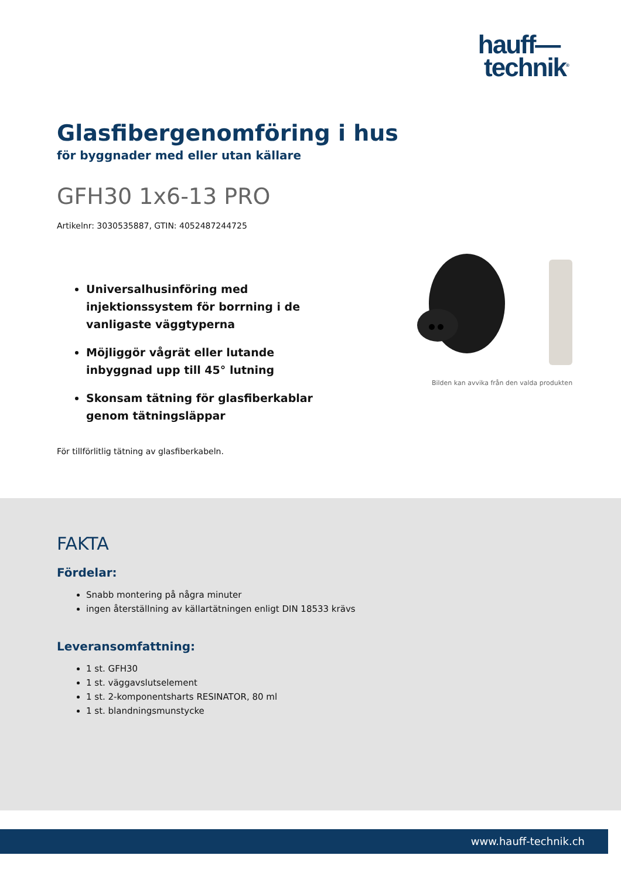hauff—
technik<sup>®</sup>
Glasfibergenomföring i hus
för byggnader med eller utan källare
GFH30 1x6-13 PRO
Artikelnr: 3030535887, GTIN: 4052487244725
Universalhusinföring med injektionssystem för borrning i de vanligaste väggtyperna
Möjliggör vågrät eller lutande inbyggnad upp till 45° lutning
Skonsam tätning för glasfiberkablar genom tätningsläppar
Bilden kan avvika från den valda produkten
För tillförlitlig tätning av glasfiberkabeln.
FAKTA
Fördelar:
Snabb montering på några minuter
ingen återställning av källartätningen enligt DIN 18533 krävs
Leveransomfattning:
1 st. GFH30
1 st. väggavslutselement
1 st. 2-komponentsharts RESINATOR, 80 ml
1 st. blandningsmunstycke
www.hauff-technik.ch